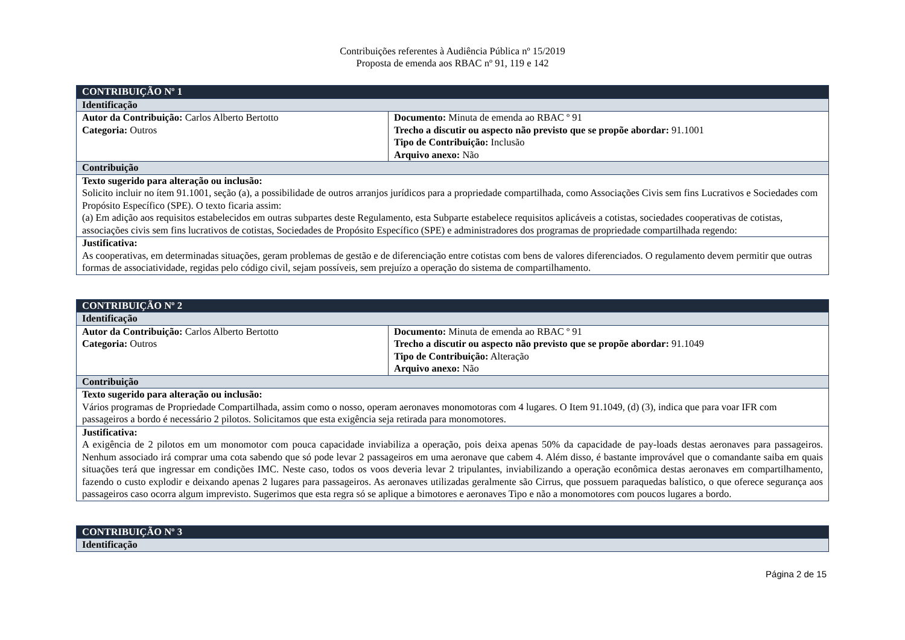Contribuições referentes à Audiência Pública nº 15/2019
Proposta de emenda aos RBAC nº 91, 119 e 142
| CONTRIBUIÇÃO Nº 1 | |
| Identificação | |
| Autor da Contribuição: Carlos Alberto Bertotto Categoria: Outros | Documento: Minuta de emenda ao RBAC º 91 Trecho a discutir ou aspecto não previsto que se propõe abordar: 91.1001 Tipo de Contribuição: Inclusão Arquivo anexo: Não |
| Contribuição | |
| Texto sugerido para alteração ou inclusão: Solicito incluir no ítem 91.1001, seção (a), a possibilidade de outros arranjos jurídicos para a propriedade compartilhada, como Associações Civis sem fins Lucrativos e Sociedades com Propósito Específico (SPE). O texto ficaria assim: (a) Em adição aos requisitos estabelecidos em outras subpartes deste Regulamento, esta Subparte estabelece requisitos aplicáveis a cotistas, sociedades cooperativas de cotistas, associações civis sem fins lucrativos de cotistas, Sociedades de Propósito Específico (SPE) e administradores dos programas de propriedade compartilhada regendo: | |
| Justificativa: As cooperativas, em determinadas situações, geram problemas de gestão e de diferenciação entre cotistas com bens de valores diferenciados. O regulamento devem permitir que outras formas de associatividade, regidas pelo código civil, sejam possíveis, sem prejuízo a operação do sistema de compartilhamento. | |
| CONTRIBUIÇÃO Nº 2 | |
| Identificação | |
| Autor da Contribuição: Carlos Alberto Bertotto Categoria: Outros | Documento: Minuta de emenda ao RBAC º 91 Trecho a discutir ou aspecto não previsto que se propõe abordar: 91.1049 Tipo de Contribuição: Alteração Arquivo anexo: Não |
| Contribuição | |
| Texto sugerido para alteração ou inclusão: Vários programas de Propriedade Compartilhada, assim como o nosso, operam aeronaves monomotoras com 4 lugares. O Item 91.1049, (d) (3), indica que para voar IFR com passageiros a bordo é necessário 2 pilotos. Solicitamos que esta exigência seja retirada para monomotores. | |
| Justificativa: A exigência de 2 pilotos em um monomotor com pouca capacidade inviabiliza a operação, pois deixa apenas 50% da capacidade de pay-loads destas aeronaves para passageiros. Nenhum associado irá comprar uma cota sabendo que só pode levar 2 passageiros em uma aeronave que cabem 4. Além disso, é bastante improvável que o comandante saiba em quais situações terá que ingressar em condições IMC. Neste caso, todos os voos deveria levar 2 tripulantes, inviabilizando a operação econômica destas aeronaves em compartilhamento, fazendo o custo explodir e deixando apenas 2 lugares para passageiros. As aeronaves utilizadas geralmente são Cirrus, que possuem paraquedas balístico, o que oferece segurança aos passageiros caso ocorra algum imprevisto. Sugerimos que esta regra só se aplique a bimotores e aeronaves Tipo e não a monomotores com poucos lugares a bordo. | |
| CONTRIBUIÇÃO Nº 3 |
| Identificação |
Página 2 de 15